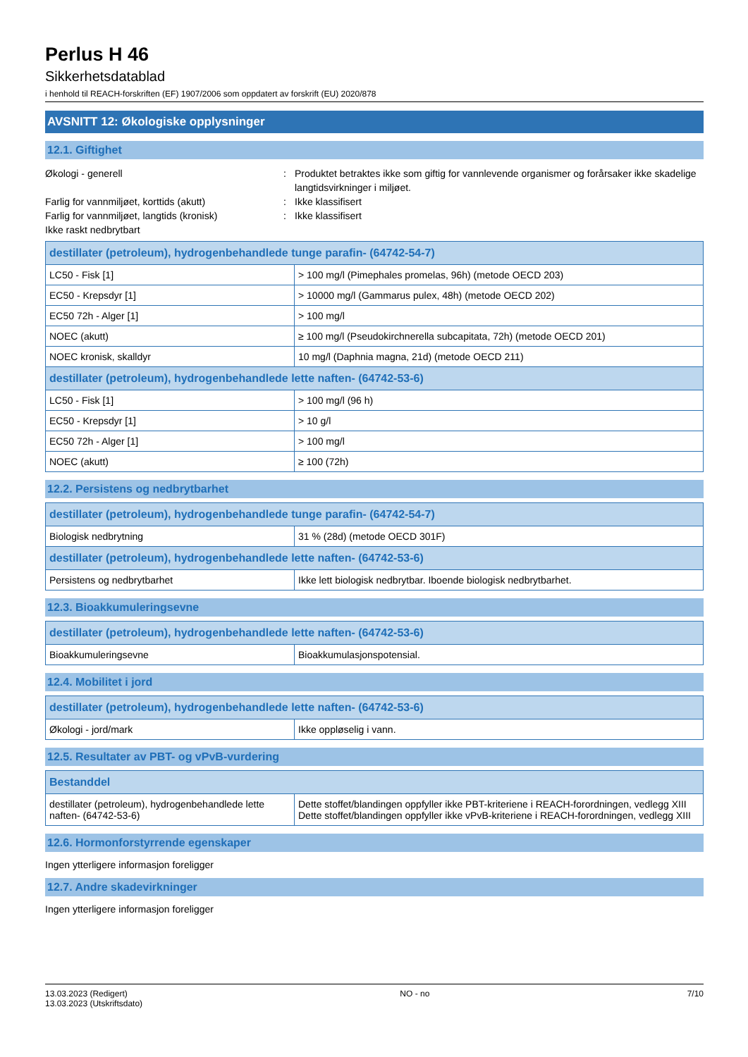Perlus H 46
Sikkerhetsdatablad
i henhold til REACH-forskriften (EF) 1907/2006 som oppdatert av forskrift (EU) 2020/878
AVSNITT 12: Økologiske opplysninger
12.1. Giftighet
Økologi - generell : Produktet betraktes ikke som giftig for vannlevende organismer og forårsaker ikke skadelige langtidsvirkninger i miljøet.
Farlig for vannmiljøet, korttids (akutt) : Ikke klassifisert
Farlig for vannmiljøet, langtids (kronisk)
: Ikke klassifisert
Ikke raskt nedbrytbart
| destillater (petroleum), hydrogenbehandlede tunge parafin- (64742-54-7) | |
| --- | --- |
| LC50 - Fisk [1] | > 100 mg/l (Pimephales promelas, 96h) (metode OECD 203) |
| EC50 - Krepsdyr [1] | > 10000 mg/l (Gammarus pulex, 48h) (metode OECD 202) |
| EC50 72h - Alger [1] | > 100 mg/l |
| NOEC (akutt) | ≥ 100 mg/l (Pseudokirchnerella subcapitata, 72h) (metode OECD 201) |
| NOEC kronisk, skalldyr | 10 mg/l (Daphnia magna, 21d) (metode OECD 211) |
| destillater (petroleum), hydrogenbehandlede lette naften- (64742-53-6) | |
| LC50 - Fisk [1] | > 100 mg/l (96 h) |
| EC50 - Krepsdyr [1] | > 10 g/l |
| EC50 72h - Alger [1] | > 100 mg/l |
| NOEC (akutt) | ≥ 100 (72h) |
12.2. Persistens og nedbrytbarhet
| destillater (petroleum), hydrogenbehandlede tunge parafin- (64742-54-7) | |
| --- | --- |
| Biologisk nedbrytning | 31 % (28d) (metode OECD 301F) |
| destillater (petroleum), hydrogenbehandlede lette naften- (64742-53-6) | |
| Persistens og nedbrytbarhet | Ikke lett biologisk nedbrytbar. Iboende biologisk nedbrytbarhet. |
12.3. Bioakkumuleringsevne
| destillater (petroleum), hydrogenbehandlede lette naften- (64742-53-6) | |
| --- | --- |
| Bioakkumuleringsevne | Bioakkumulasjonspotensial. |
12.4. Mobilitet i jord
| destillater (petroleum), hydrogenbehandlede lette naften- (64742-53-6) | |
| --- | --- |
| Økologi - jord/mark | Ikke oppløselig i vann. |
12.5. Resultater av PBT- og vPvB-vurdering
| Bestanddel | |
| --- | --- |
| destillater (petroleum), hydrogenbehandlede lette naften- (64742-53-6) | Dette stoffet/blandingen oppfyller ikke PBT-kriteriene i REACH-forordningen, vedlegg XIII Dette stoffet/blandingen oppfyller ikke vPvB-kriteriene i REACH-forordningen, vedlegg XIII |
12.6. Hormonforstyrrende egenskaper
Ingen ytterligere informasjon foreligger
12.7. Andre skadevirkninger
Ingen ytterligere informasjon foreligger
13.03.2023 (Redigert)
13.03.2023 (Utskriftsdato)
NO - no 7/10